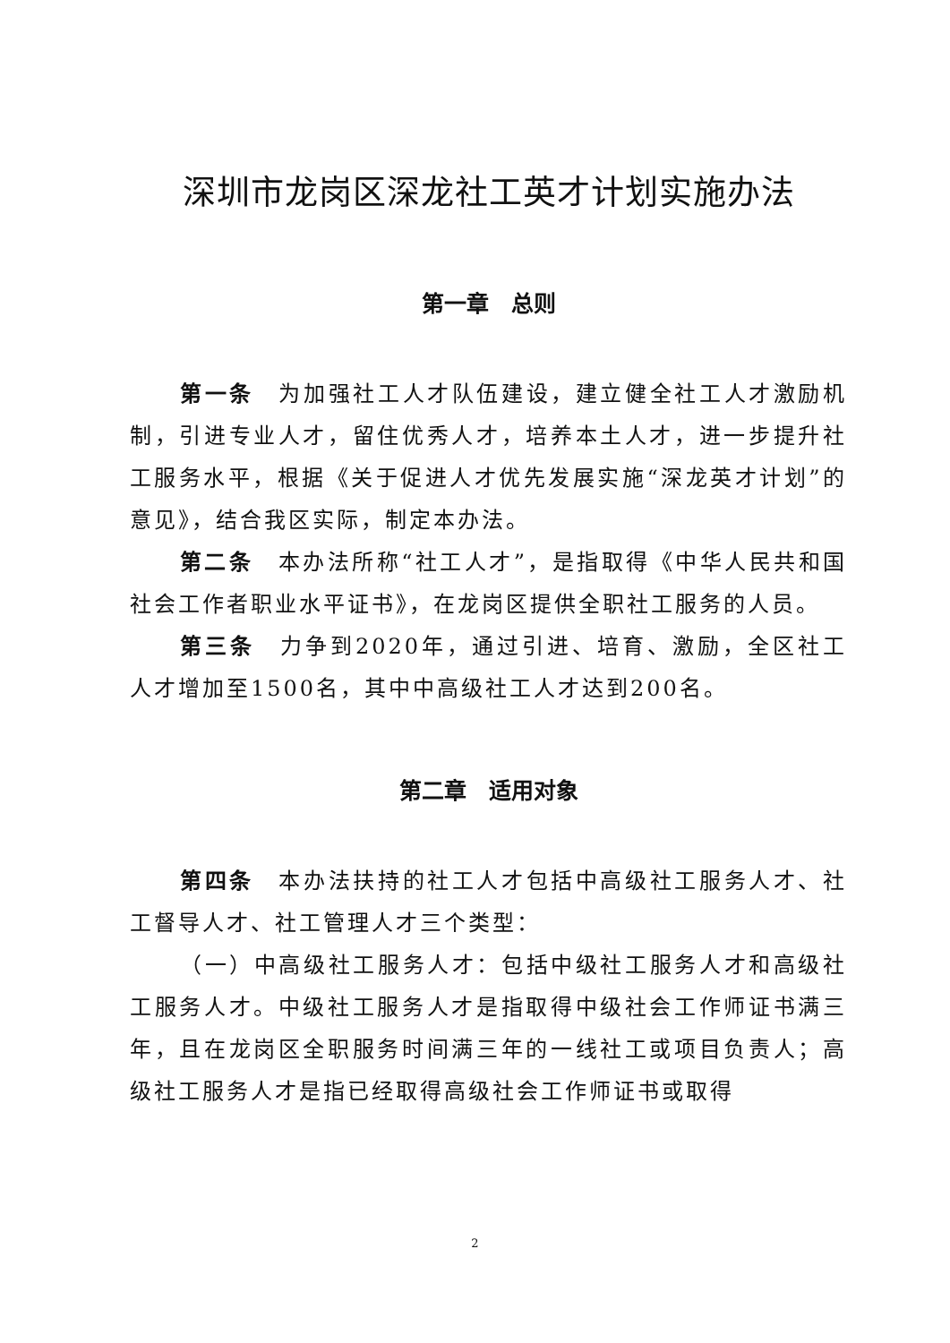深圳市龙岗区深龙社工英才计划实施办法
第一章　总则
第一条　为加强社工人才队伍建设，建立健全社工人才激励机制，引进专业人才，留住优秀人才，培养本土人才，进一步提升社工服务水平，根据《关于促进人才优先发展实施“深龙英才计划”的意见》，结合我区实际，制定本办法。
第二条　本办法所称“社工人才”，是指取得《中华人民共和国社会工作者职业水平证书》，在龙岗区提供全职社工服务的人员。
第三条　力争到2020年，通过引进、培育、激励，全区社工人才增加至1500名，其中中高级社工人才达到200名。
第二章　适用对象
第四条　本办法扶持的社工人才包括中高级社工服务人才、社工督导人才、社工管理人才三个类型：
（一）中高级社工服务人才：包括中级社工服务人才和高级社工服务人才。中级社工服务人才是指取得中级社会工作师证书满三年，且在龙岗区全职服务时间满三年的一线社工或项目负责人；高级社工服务人才是指已经取得高级社会工作师证书或取得
2